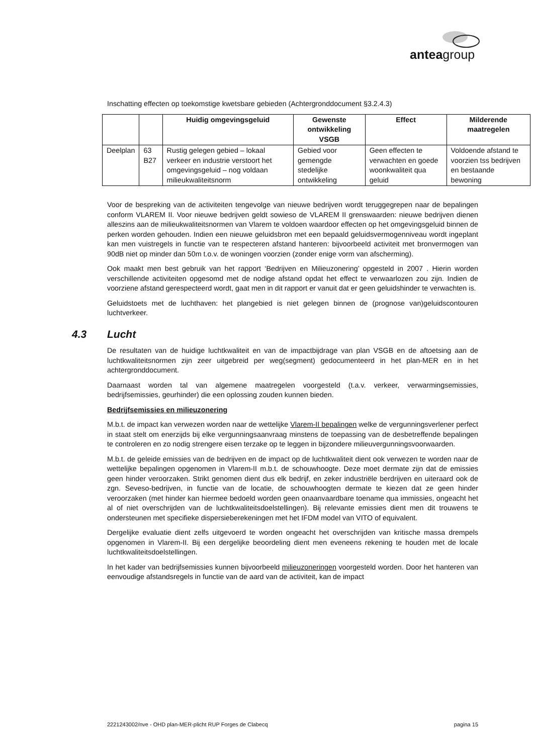anteagroup
Inschatting effecten op toekomstige kwetsbare gebieden (Achtergronddocument §3.2.4.3)
| | | Huidig omgevingsgeluid | Gewenste ontwikkeling VSGB | Effect | Milderende maatregelen |
| --- | --- | --- | --- | --- | --- |
| Deelplan | 63 B27 | Rustig gelegen gebied – lokaal verkeer en industrie verstoort het omgevingsgeluid – nog voldaan milieukwaliteitsnorm | Gebied voor gemengde stedelijke ontwikkeling | Geen effecten te verwachten en goede woonkwaliteit qua geluid | Voldoende afstand te voorzien tss bedrijven en bestaande bewoning |
Voor de bespreking van de activiteiten tengevolge van nieuwe bedrijven wordt teruggegrepen naar de bepalingen conform VLAREM II. Voor nieuwe bedrijven geldt sowieso de VLAREM II grenswaarden: nieuwe bedrijven dienen alleszins aan de milieukwaliteitsnormen van Vlarem te voldoen waardoor effecten op het omgevingsgeluid binnen de perken worden gehouden. Indien een nieuwe geluidsbron met een bepaald geluidsvermogenniveau wordt ingeplant kan men vuistregels in functie van te respecteren afstand hanteren: bijvoorbeeld activiteit met bronvermogen van 90dB niet op minder dan 50m t.o.v. de woningen voorzien (zonder enige vorm van afscherming).
Ook maakt men best gebruik van het rapport ‘Bedrijven en Milieuzonering’ opgesteld in 2007 . Hierin worden verschillende activiteiten opgesomd met de nodige afstand opdat het effect te verwaarlozen zou zijn. Indien de voorziene afstand gerespecteerd wordt, gaat men in dit rapport er vanuit dat er geen geluidshinder te verwachten is.
Geluidstoets met de luchthaven: het plangebied is niet gelegen binnen de (prognose van)geluidscontouren luchtverkeer.
4.3 Lucht
De resultaten van de huidige luchtkwaliteit en van de impactbijdrage van plan VSGB en de aftoetsing aan de luchtkwaliteitsnormen zijn zeer uitgebreid per weg(segment) gedocumenteerd in het plan-MER en in het achtergronddocument.
Daarnaast worden tal van algemene maatregelen voorgesteld (t.a.v. verkeer, verwarmingsemissies, bedrijfsemissies, geurhinder) die een oplossing zouden kunnen bieden.
Bedrijfsemissies en milieuzonering
M.b.t. de impact kan verwezen worden naar de wettelijke Vlarem-II bepalingen welke de vergunningsverlener perfect in staat stelt om enerzijds bij elke vergunningsaanvraag minstens de toepassing van de desbetreffende bepalingen te controleren en zo nodig strengere eisen terzake op te leggen in bijzondere milieuvergunningsvoorwaarden.
M.b.t. de geleide emissies van de bedrijven en de impact op de luchtkwaliteit dient ook verwezen te worden naar de wettelijke bepalingen opgenomen in Vlarem-II m.b.t. de schouwhoogte. Deze moet dermate zijn dat de emissies geen hinder veroorzaken. Strikt genomen dient dus elk bedrijf, en zeker industriële berdrijven en uiteraard ook de zgn. Seveso-bedrijven, in functie van de locatie, de schouwhoogten dermate te kiezen dat ze geen hinder veroorzaken (met hinder kan hiermee bedoeld worden geen onaanvaardbare toename qua immissies, ongeacht het al of niet overschrijden van de luchtkwaliteitsdoelstellingen). Bij relevante emissies dient men dit trouwens te ondersteunen met specifieke dispersieberekeningen met het IFDM model van VITO of equivalent.
Dergelijke evaluatie dient zelfs uitgevoerd te worden ongeacht het overschrijden van kritische massa drempels opgenomen in Vlarem-II. Bij een dergelijke beoordeling dient men eveneens rekening te houden met de locale luchtkwaliteitsdoelstellingen.
In het kader van bedrijfsemissies kunnen bijvoorbeeld milieuzoneringen voorgesteld worden. Door het hanteren van eenvoudige afstandsregels in functie van de aard van de activiteit, kan de impact
2221243002/nve - OHD plan-MER-plicht RUP Forges de Clabecq pagina 15